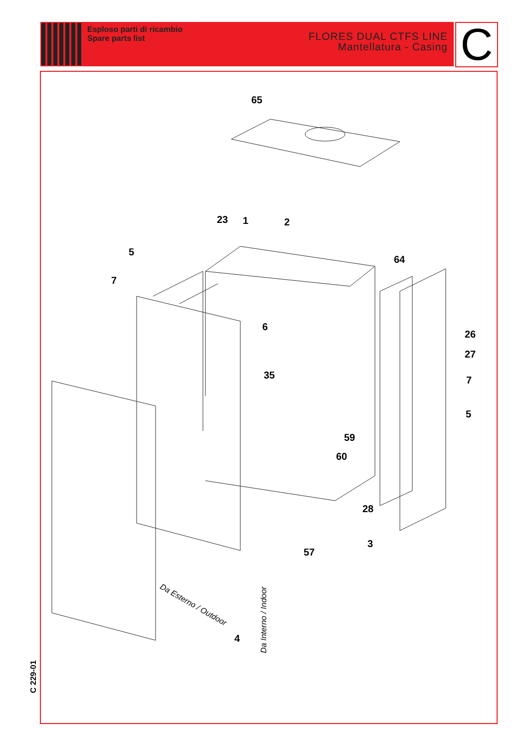Esploso parti di ricambio
Spare parts list
FLORES DUAL CTFS LINE
Mantellatura - Casing
C
65
23 1 2
5
7
64
6
26
27
7 35
5
59
60
28
3
57
4
Da Esterno / Outdoor
Da Interno / Indoor
C 229-01